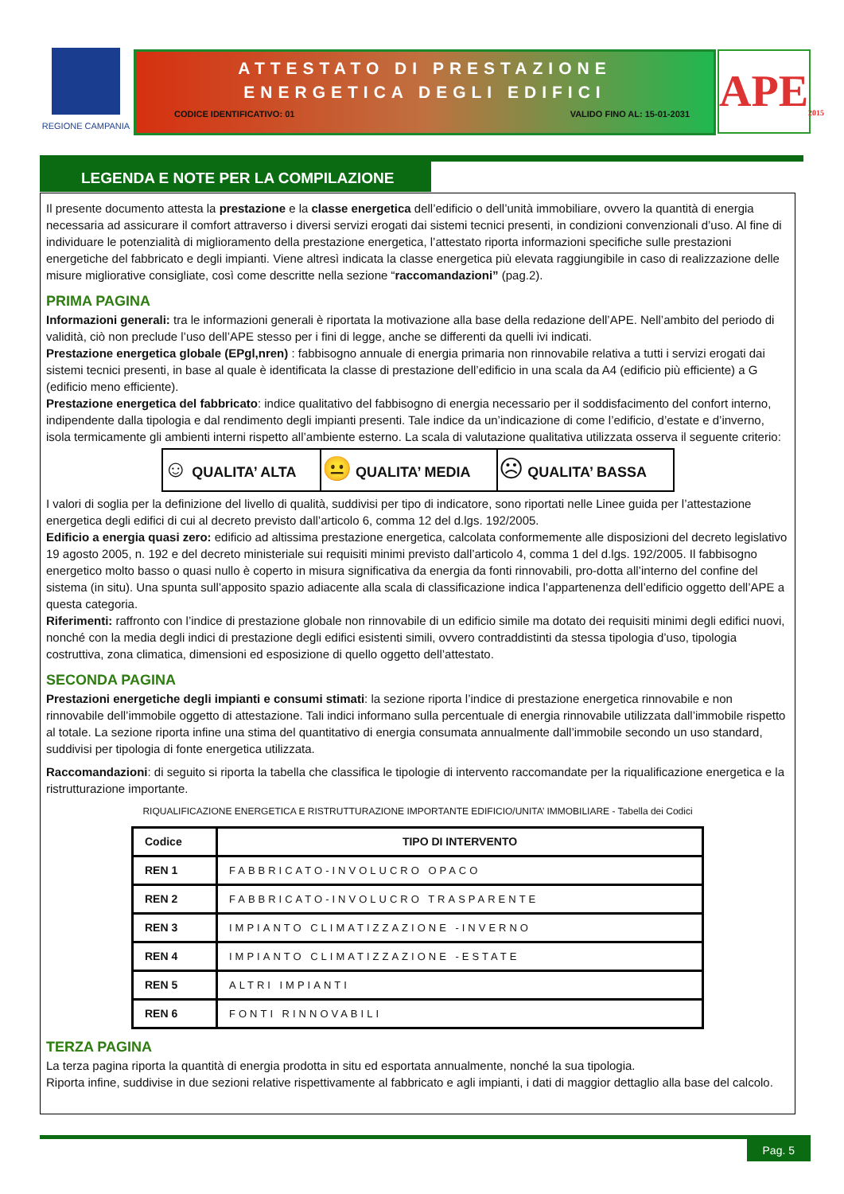REGIONE CAMPANIA
ATTESTATO DI PRESTAZIONE
ENERGETICA DEGLI EDIFICI
CODICE IDENTIFICATIVO: 01 VALIDO FINO AL: 15-01-2031
APE<sub>2015</sub>
LEGENDA E NOTE PER LA COMPILAZIONE
Il presente documento attesta la prestazione e la classe energetica dell’edificio o dell’unità immobiliare, ovvero la quantità di energia necessaria ad assicurare il comfort attraverso i diversi servizi erogati dai sistemi tecnici presenti, in condizioni convenzionali d’uso. Al fine di individuare le potenzialità di miglioramento della prestazione energetica, l’attestato riporta informazioni specifiche sulle prestazioni energetiche del fabbricato e degli impianti. Viene altresì indicata la classe energetica più elevata raggiungibile in caso di realizzazione delle misure migliorative consigliate, così come descritte nella sezione “raccomandazioni” (pag.2).
PRIMA PAGINA
Informazioni generali: tra le informazioni generali è riportata la motivazione alla base della redazione dell’APE. Nell’ambito del periodo di validità, ciò non preclude l’uso dell’APE stesso per i fini di legge, anche se differenti da quelli ivi indicati.
Prestazione energetica globale (EPgl,nren) : fabbisogno annuale di energia primaria non rinnovabile relativa a tutti i servizi erogati dai sistemi tecnici presenti, in base al quale è identificata la classe di prestazione dell’edificio in una scala da A4 (edificio più efficiente) a G (edificio meno efficiente).
Prestazione energetica del fabbricato: indice qualitativo del fabbisogno di energia necessario per il soddisfacimento del confort interno, indipendente dalla tipologia e dal rendimento degli impianti presenti. Tale indice da un’indicazione di come l’edificio, d’estate e d’inverno, isola termicamente gli ambienti interni rispetto all’ambiente esterno. La scala di valutazione qualitativa utilizzata osserva il seguente criterio:
| ☺ QUALITA’ ALTA | 😐 QUALITA’ MEDIA | ☹ QUALITA’ BASSA |
I valori di soglia per la definizione del livello di qualità, suddivisi per tipo di indicatore, sono riportati nelle Linee guida per l’attestazione energetica degli edifici di cui al decreto previsto dall’articolo 6, comma 12 del d.lgs. 192/2005.
Edificio a energia quasi zero: edificio ad altissima prestazione energetica, calcolata conformemente alle disposizioni del decreto legislativo 19 agosto 2005, n. 192 e del decreto ministeriale sui requisiti minimi previsto dall’articolo 4, comma 1 del d.lgs. 192/2005. Il fabbisogno energetico molto basso o quasi nullo è coperto in misura significativa da energia da fonti rinnovabili, pro-dotta all’interno del confine del sistema (in situ). Una spunta sull’apposito spazio adiacente alla scala di classificazione indica l’appartenenza dell’edificio oggetto dell’APE a questa categoria.
Riferimenti: raffronto con l’indice di prestazione globale non rinnovabile di un edificio simile ma dotato dei requisiti minimi degli edifici nuovi, nonché con la media degli indici di prestazione degli edifici esistenti simili, ovvero contraddistinti da stessa tipologia d’uso, tipologia costruttiva, zona climatica, dimensioni ed esposizione di quello oggetto dell’attestato.
SECONDA PAGINA
Prestazioni energetiche degli impianti e consumi stimati: la sezione riporta l’indice di prestazione energetica rinnovabile e non rinnovabile dell’immobile oggetto di attestazione. Tali indici informano sulla percentuale di energia rinnovabile utilizzata dall’immobile rispetto al totale. La sezione riporta infine una stima del quantitativo di energia consumata annualmente dall’immobile secondo un uso standard, suddivisi per tipologia di fonte energetica utilizzata.
Raccomandazioni: di seguito si riporta la tabella che classifica le tipologie di intervento raccomandate per la riqualificazione energetica e la ristrutturazione importante.
RIQUALIFICAZIONE ENERGETICA E RISTRUTTURAZIONE IMPORTANTE EDIFICIO/UNITA’ IMMOBILIARE - Tabella dei Codici
| Codice | TIPO DI INTERVENTO |
| --- | --- |
| REN 1 | FABBRICATO-INVOLUCRO OPACO |
| REN 2 | FABBRICATO-INVOLUCRO TRASPARENTE |
| REN 3 | IMPIANTO CLIMATIZZAZIONE -INVERNO |
| REN 4 | IMPIANTO CLIMATIZZAZIONE -ESTATE |
| REN 5 | ALTRI IMPIANTI |
| REN 6 | FONTI RINNOVABILI |
TERZA PAGINA
La terza pagina riporta la quantità di energia prodotta in situ ed esportata annualmente, nonché la sua tipologia.
Riporta infine, suddivise in due sezioni relative rispettivamente al fabbricato e agli impianti, i dati di maggior dettaglio alla base del calcolo.
Pag. 5